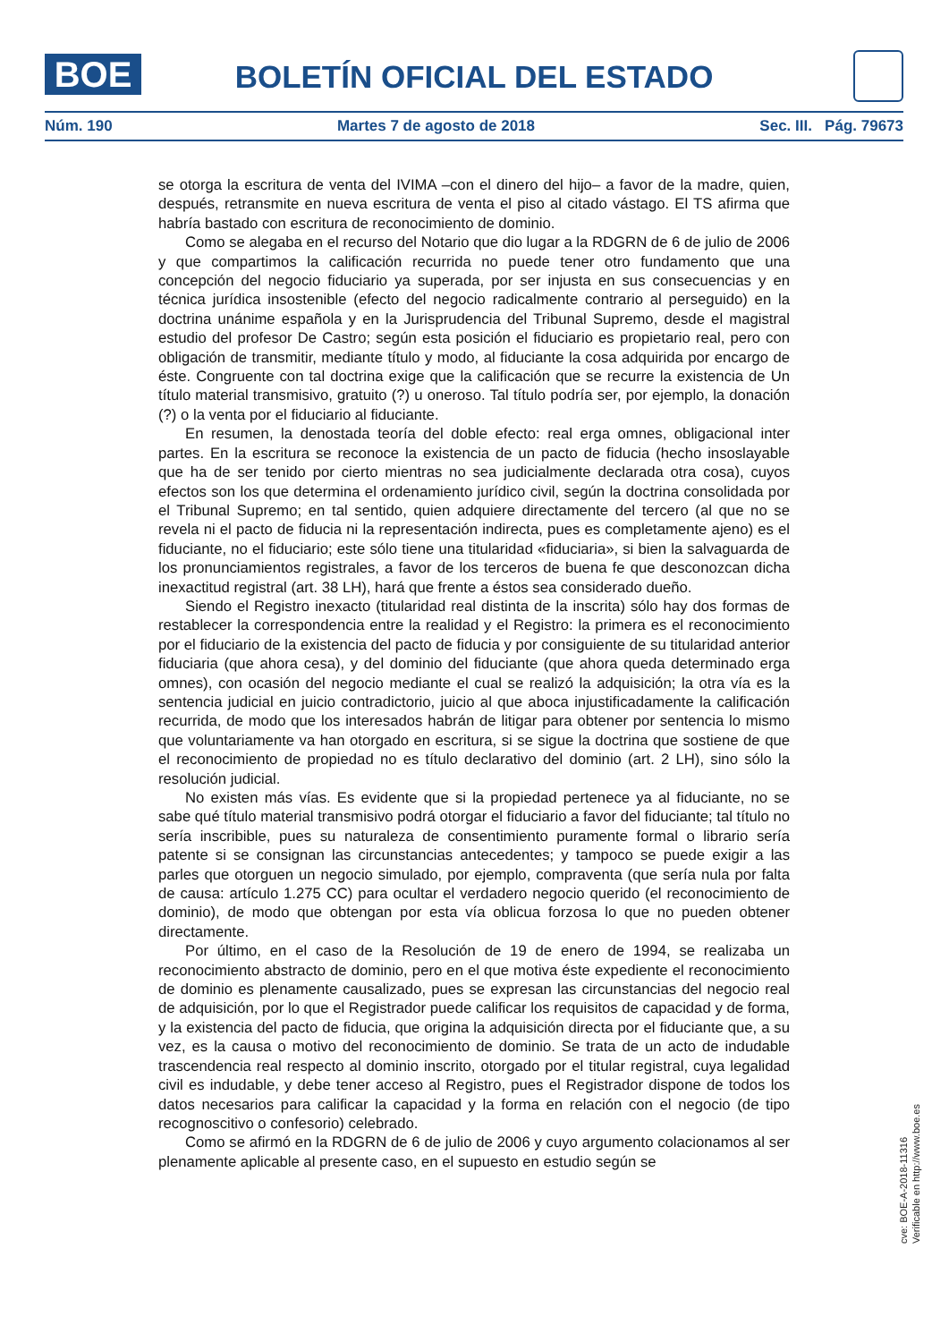BOE BOLETÍN OFICIAL DEL ESTADO
Núm. 190 Martes 7 de agosto de 2018 Sec. III. Pág. 79673
se otorga la escritura de venta del IVIMA –con el dinero del hijo– a favor de la madre, quien, después, retransmite en nueva escritura de venta el piso al citado vástago. El TS afirma que habría bastado con escritura de reconocimiento de dominio.
Como se alegaba en el recurso del Notario que dio lugar a la RDGRN de 6 de julio de 2006 y que compartimos la calificación recurrida no puede tener otro fundamento que una concepción del negocio fiduciario ya superada, por ser injusta en sus consecuencias y en técnica jurídica insostenible (efecto del negocio radicalmente contrario al perseguido) en la doctrina unánime española y en la Jurisprudencia del Tribunal Supremo, desde el magistral estudio del profesor De Castro; según esta posición el fiduciario es propietario real, pero con obligación de transmitir, mediante título y modo, al fiduciante la cosa adquirida por encargo de éste. Congruente con tal doctrina exige que la calificación que se recurre la existencia de Un título material transmisivo, gratuito (?) u oneroso. Tal título podría ser, por ejemplo, la donación (?) o la venta por el fiduciario al fiduciante.
En resumen, la denostada teoría del doble efecto: real erga omnes, obligacional inter partes. En la escritura se reconoce la existencia de un pacto de fiducia (hecho insoslayable que ha de ser tenido por cierto mientras no sea judicialmente declarada otra cosa), cuyos efectos son los que determina el ordenamiento jurídico civil, según la doctrina consolidada por el Tribunal Supremo; en tal sentido, quien adquiere directamente del tercero (al que no se revela ni el pacto de fiducia ni la representación indirecta, pues es completamente ajeno) es el fiduciante, no el fiduciario; este sólo tiene una titularidad «fiduciaria», si bien la salvaguarda de los pronunciamientos registrales, a favor de los terceros de buena fe que desconozcan dicha inexactitud registral (art. 38 LH), hará que frente a éstos sea considerado dueño.
Siendo el Registro inexacto (titularidad real distinta de la inscrita) sólo hay dos formas de restablecer la correspondencia entre la realidad y el Registro: la primera es el reconocimiento por el fiduciario de la existencia del pacto de fiducia y por consiguiente de su titularidad anterior fiduciaria (que ahora cesa), y del dominio del fiduciante (que ahora queda determinado erga omnes), con ocasión del negocio mediante el cual se realizó la adquisición; la otra vía es la sentencia judicial en juicio contradictorio, juicio al que aboca injustificadamente la calificación recurrida, de modo que los interesados habrán de litigar para obtener por sentencia lo mismo que voluntariamente va han otorgado en escritura, si se sigue la doctrina que sostiene de que el reconocimiento de propiedad no es título declarativo del dominio (art. 2 LH), sino sólo la resolución judicial.
No existen más vías. Es evidente que si la propiedad pertenece ya al fiduciante, no se sabe qué título material transmisivo podrá otorgar el fiduciario a favor del fiduciante; tal título no sería inscribible, pues su naturaleza de consentimiento puramente formal o librario sería patente si se consignan las circunstancias antecedentes; y tampoco se puede exigir a las parles que otorguen un negocio simulado, por ejemplo, compraventa (que sería nula por falta de causa: artículo 1.275 CC) para ocultar el verdadero negocio querido (el reconocimiento de dominio), de modo que obtengan por esta vía oblicua forzosa lo que no pueden obtener directamente.
Por último, en el caso de la Resolución de 19 de enero de 1994, se realizaba un reconocimiento abstracto de dominio, pero en el que motiva éste expediente el reconocimiento de dominio es plenamente causalizado, pues se expresan las circunstancias del negocio real de adquisición, por lo que el Registrador puede calificar los requisitos de capacidad y de forma, y la existencia del pacto de fiducia, que origina la adquisición directa por el fiduciante que, a su vez, es la causa o motivo del reconocimiento de dominio. Se trata de un acto de indudable trascendencia real respecto al dominio inscrito, otorgado por el titular registral, cuya legalidad civil es indudable, y debe tener acceso al Registro, pues el Registrador dispone de todos los datos necesarios para calificar la capacidad y la forma en relación con el negocio (de tipo recognoscitivo o confesorio) celebrado.
Como se afirmó en la RDGRN de 6 de julio de 2006 y cuyo argumento colacionamos al ser plenamente aplicable al presente caso, en el supuesto en estudio según se
cve: BOE-A-2018-11316
Verificable en http://www.boe.es